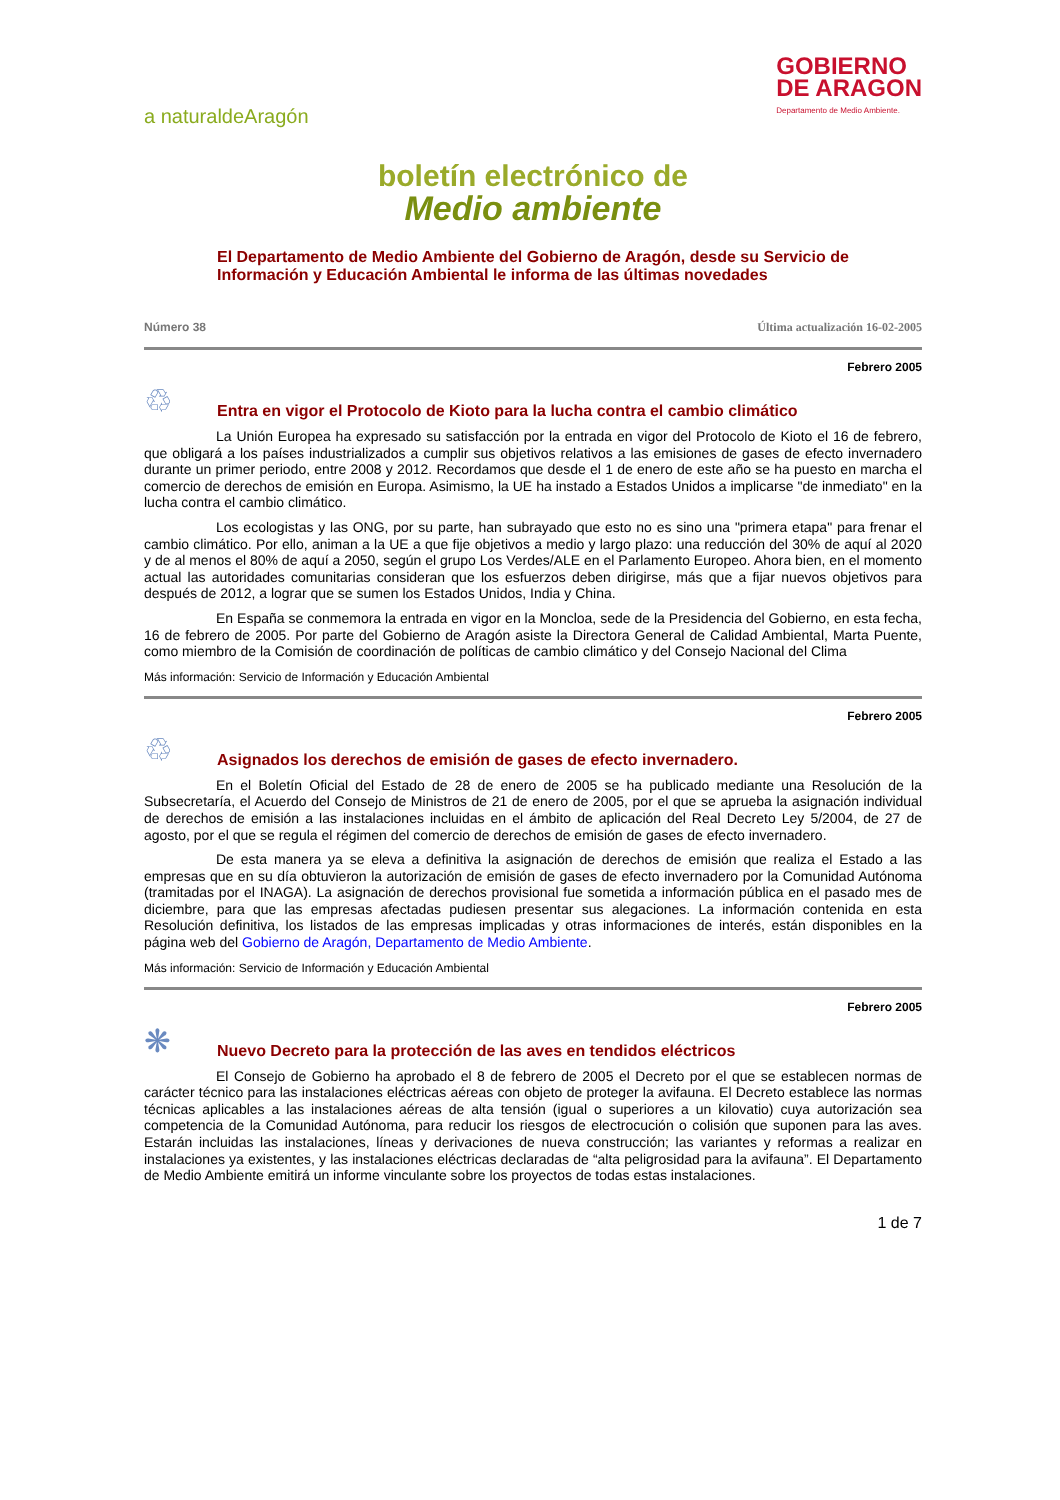a naturaldeAragón
GOBIERNO
DE ARAGON
Departamento de Medio Ambiente.
boletín electrónico de
Medio ambiente
El Departamento de Medio Ambiente del Gobierno de Aragón, desde su Servicio de Información y Educación Ambiental le informa de las últimas novedades
Número 38 Última actualización 16-02-2005
Febrero 2005
♲
Entra en vigor el Protocolo de Kioto para la lucha contra el cambio climático
La Unión Europea ha expresado su satisfacción por la entrada en vigor del Protocolo de Kioto el 16 de febrero, que obligará a los países industrializados a cumplir sus objetivos relativos a las emisiones de gases de efecto invernadero durante un primer periodo, entre 2008 y 2012. Recordamos que desde el 1 de enero de este año se ha puesto en marcha el comercio de derechos de emisión en Europa. Asimismo, la UE ha instado a Estados Unidos a implicarse "de inmediato" en la lucha contra el cambio climático.
Los ecologistas y las ONG, por su parte, han subrayado que esto no es sino una "primera etapa" para frenar el cambio climático. Por ello, animan a la UE a que fije objetivos a medio y largo plazo: una reducción del 30% de aquí al 2020 y de al menos el 80% de aquí a 2050, según el grupo Los Verdes/ALE en el Parlamento Europeo. Ahora bien, en el momento actual las autoridades comunitarias consideran que los esfuerzos deben dirigirse, más que a fijar nuevos objetivos para después de 2012, a lograr que se sumen los Estados Unidos, India y China.
En España se conmemora la entrada en vigor en la Moncloa, sede de la Presidencia del Gobierno, en esta fecha, 16 de febrero de 2005. Por parte del Gobierno de Aragón asiste la Directora General de Calidad Ambiental, Marta Puente, como miembro de la Comisión de coordinación de políticas de cambio climático y del Consejo Nacional del Clima
Más información: Servicio de Información y Educación Ambiental
Febrero 2005
♲
Asignados los derechos de emisión de gases de efecto invernadero.
En el Boletín Oficial del Estado de 28 de enero de 2005 se ha publicado mediante una Resolución de la Subsecretaría, el Acuerdo del Consejo de Ministros de 21 de enero de 2005, por el que se aprueba la asignación individual de derechos de emisión a las instalaciones incluidas en el ámbito de aplicación del Real Decreto Ley 5/2004, de 27 de agosto, por el que se regula el régimen del comercio de derechos de emisión de gases de efecto invernadero.
De esta manera ya se eleva a definitiva la asignación de derechos de emisión que realiza el Estado a las empresas que en su día obtuvieron la autorización de emisión de gases de efecto invernadero por la Comunidad Autónoma (tramitadas por el INAGA). La asignación de derechos provisional fue sometida a información pública en el pasado mes de diciembre, para que las empresas afectadas pudiesen presentar sus alegaciones. La información contenida en esta Resolución definitiva, los listados de las empresas implicadas y otras informaciones de interés, están disponibles en la página web del Gobierno de Aragón, Departamento de Medio Ambiente.
Más información: Servicio de Información y Educación Ambiental
Febrero 2005
❋
Nuevo Decreto para la protección de las aves en tendidos eléctricos
El Consejo de Gobierno ha aprobado el 8 de febrero de 2005 el Decreto por el que se establecen normas de carácter técnico para las instalaciones eléctricas aéreas con objeto de proteger la avifauna. El Decreto establece las normas técnicas aplicables a las instalaciones aéreas de alta tensión (igual o superiores a un kilovatio) cuya autorización sea competencia de la Comunidad Autónoma, para reducir los riesgos de electrocución o colisión que suponen para las aves. Estarán incluidas las instalaciones, líneas y derivaciones de nueva construcción; las variantes y reformas a realizar en instalaciones ya existentes, y las instalaciones eléctricas declaradas de “alta peligrosidad para la avifauna”. El Departamento de Medio Ambiente emitirá un informe vinculante sobre los proyectos de todas estas instalaciones.
1 de 7